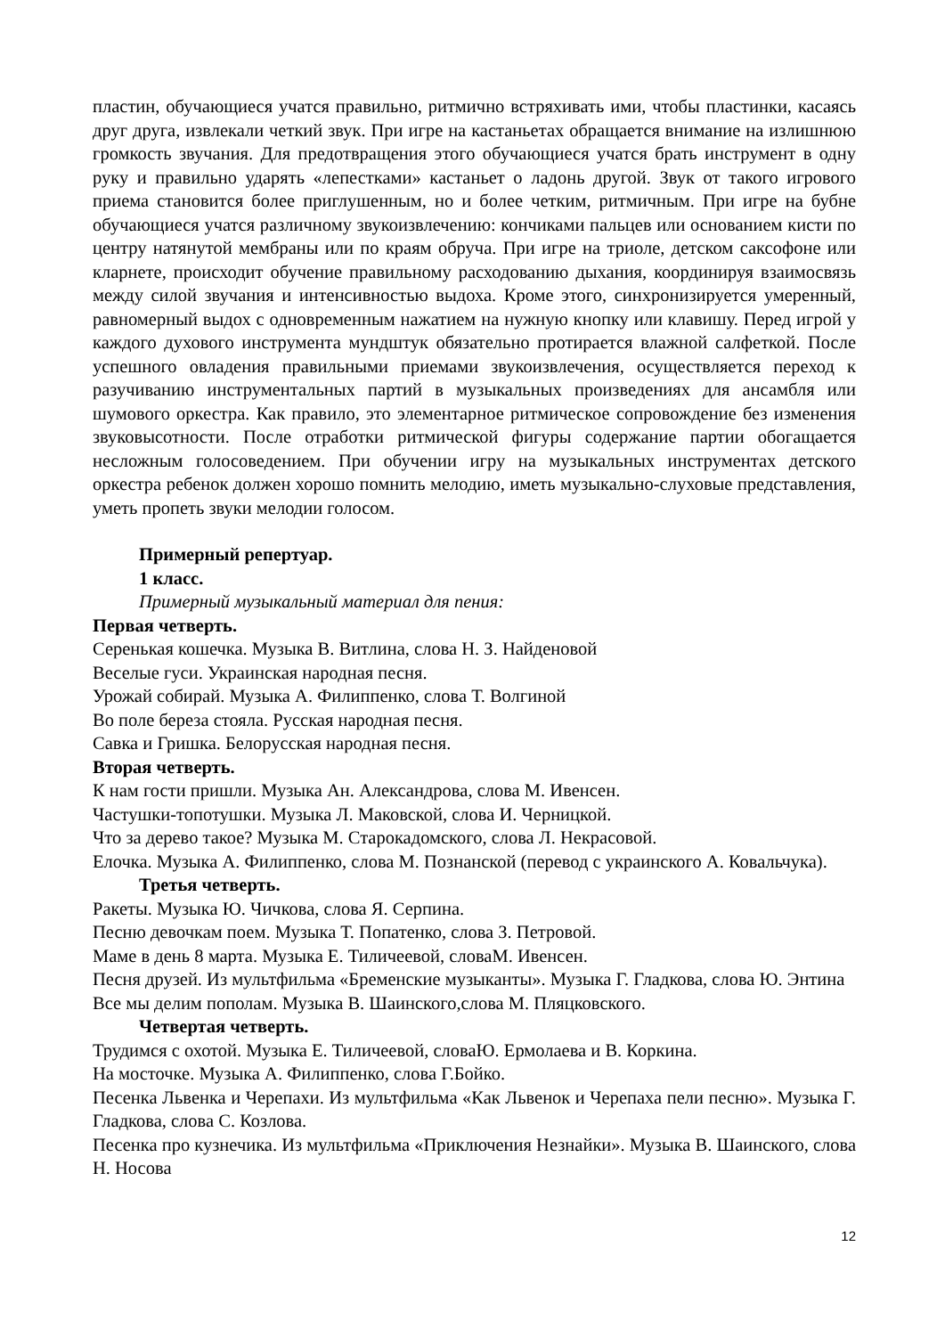пластин, обучающиеся учатся правильно, ритмично встряхивать ими, чтобы пластинки, касаясь друг друга, извлекали четкий звук. При игре на кастаньетах обращается внимание на излишнюю громкость звучания. Для предотвращения этого обучающиеся учатся брать инструмент в одну руку и правильно ударять «лепестками» кастаньет о ладонь другой. Звук от такого игрового приема становится более приглушенным, но и более четким, ритмичным. При игре на бубне обучающиеся учатся различному звукоизвлечению: кончиками пальцев или основанием кисти по центру натянутой мембраны или по краям обруча. При игре на триоле, детском саксофоне или кларнете, происходит обучение правильному расходованию дыхания, координируя взаимосвязь между силой звучания и интенсивностью выдоха. Кроме этого, синхронизируется умеренный, равномерный выдох с одновременным нажатием на нужную кнопку или клавишу. Перед игрой у каждого духового инструмента мундштук обязательно протирается влажной салфеткой. После успешного овладения правильными приемами звукоизвлечения, осуществляется переход к разучиванию инструментальных партий в музыкальных произведениях для ансамбля или шумового оркестра. Как правило, это элементарное ритмическое сопровождение без изменения звуковысотности. После отработки ритмической фигуры содержание партии обогащается несложным голосоведением. При обучении игру на музыкальных инструментах детского оркестра ребенок должен хорошо помнить мелодию, иметь музыкально-слуховые представления, уметь пропеть звуки мелодии голосом.
Примерный репертуар.
1 класс.
Примерный музыкальный материал для пения:
Первая четверть.
Серенькая кошечка. Музыка В. Витлина, слова Н. З. Найденовой
Веселые гуси. Украинская народная песня.
Урожай собирай. Музыка А. Филиппенко, слова Т. Волгиной
Во поле береза стояла. Русская народная песня.
Савка и Гришка. Белорусская народная песня.
Вторая четверть.
К нам гости пришли. Музыка Ан. Александрова, слова М. Ивенсен.
Частушки-топотушки. Музыка Л. Маковской, слова И. Черницкой.
Что за дерево такое? Музыка М. Старокадомского, слова Л. Некрасовой.
Елочка. Музыка А. Филиппенко, слова М. Познанской (перевод с украинского А. Ковальчука).
Третья четверть.
Ракеты. Музыка Ю. Чичкова, слова Я. Серпина.
Песню девочкам поем. Музыка Т. Попатенко, слова З. Петровой.
Маме в день 8 марта. Музыка Е. Тиличеевой, словаМ. Ивенсен.
Песня друзей. Из мультфильма «Бременские музыканты». Музыка Г. Гладкова, слова Ю. Энтина
Все мы делим пополам. Музыка В. Шаинского,слова М. Пляцковского.
Четвертая четверть.
Трудимся с охотой. Музыка Е. Тиличеевой, словаЮ. Ермолаева и В. Коркина.
На мосточке. Музыка А. Филиппенко, слова Г.Бойко.
Песенка Львенка и Черепахи. Из мультфильма «Как Львенок и Черепаха пели песню». Музыка Г. Гладкова, слова С. Козлова.
Песенка про кузнечика. Из мультфильма «Приключения Незнайки». Музыка В. Шаинского, слова Н. Носова
12